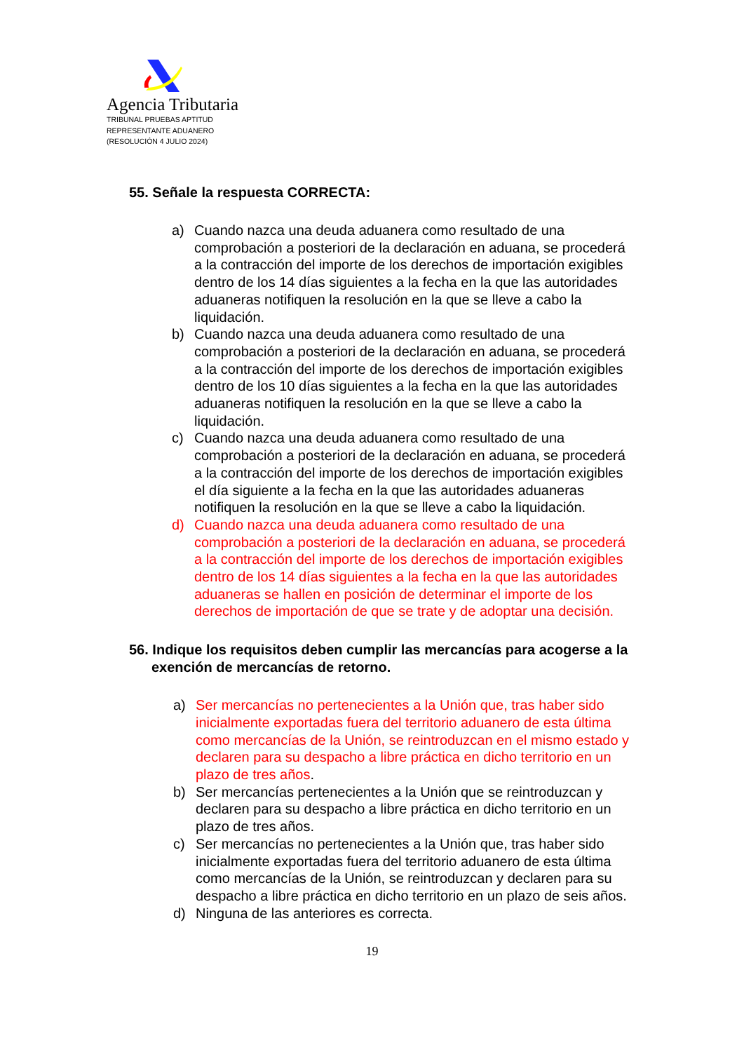Agencia Tributaria
TRIBUNAL PRUEBAS APTITUD
REPRESENTANTE ADUANERO
(RESOLUCIÓN 4 JULIO 2024)
55. Señale la respuesta CORRECTA:
a) Cuando nazca una deuda aduanera como resultado de una comprobación a posteriori de la declaración en aduana, se procederá a la contracción del importe de los derechos de importación exigibles dentro de los 14 días siguientes a la fecha en la que las autoridades aduaneras notifiquen la resolución en la que se lleve a cabo la liquidación.
b) Cuando nazca una deuda aduanera como resultado de una comprobación a posteriori de la declaración en aduana, se procederá a la contracción del importe de los derechos de importación exigibles dentro de los 10 días siguientes a la fecha en la que las autoridades aduaneras notifiquen la resolución en la que se lleve a cabo la liquidación.
c) Cuando nazca una deuda aduanera como resultado de una comprobación a posteriori de la declaración en aduana, se procederá a la contracción del importe de los derechos de importación exigibles el día siguiente a la fecha en la que las autoridades aduaneras notifiquen la resolución en la que se lleve a cabo la liquidación.
d) Cuando nazca una deuda aduanera como resultado de una comprobación a posteriori de la declaración en aduana, se procederá a la contracción del importe de los derechos de importación exigibles dentro de los 14 días siguientes a la fecha en la que las autoridades aduaneras se hallen en posición de determinar el importe de los derechos de importación de que se trate y de adoptar una decisión.
56. Indique los requisitos deben cumplir las mercancías para acogerse a la exención de mercancías de retorno.
a) Ser mercancías no pertenecientes a la Unión que, tras haber sido inicialmente exportadas fuera del territorio aduanero de esta última como mercancías de la Unión, se reintroduzcan en el mismo estado y declaren para su despacho a libre práctica en dicho territorio en un plazo de tres años.
b) Ser mercancías pertenecientes a la Unión que se reintroduzcan y declaren para su despacho a libre práctica en dicho territorio en un plazo de tres años.
c) Ser mercancías no pertenecientes a la Unión que, tras haber sido inicialmente exportadas fuera del territorio aduanero de esta última como mercancías de la Unión, se reintroduzcan y declaren para su despacho a libre práctica en dicho territorio en un plazo de seis años.
d) Ninguna de las anteriores es correcta.
19